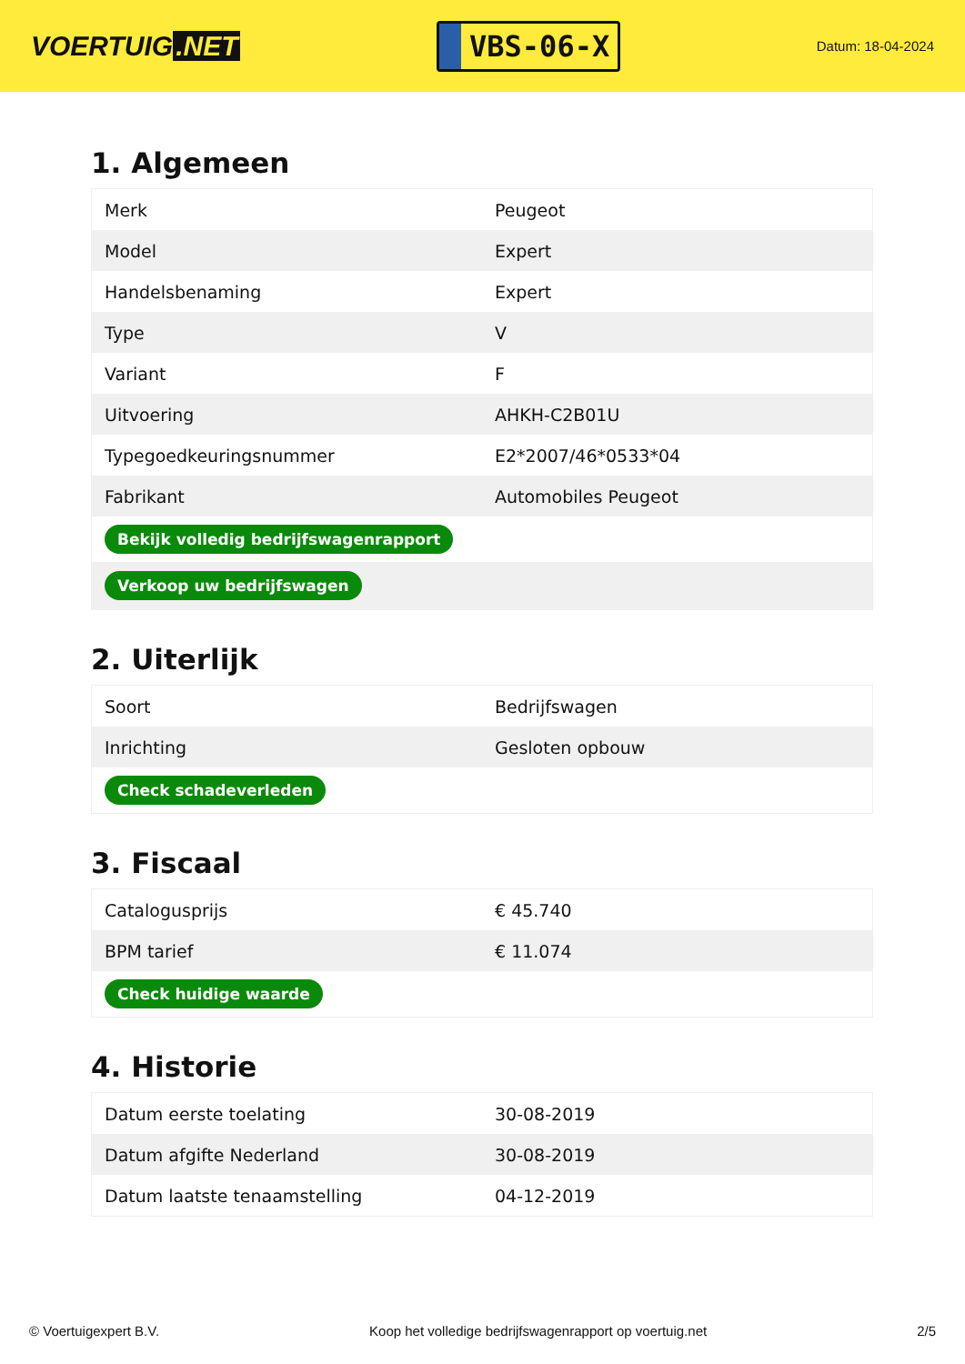VOERTUIG.NET
VBS-06-X
Datum: 18-04-2024
1. Algemeen
| Merk | Peugeot |
| Model | Expert |
| Handelsbenaming | Expert |
| Type | V |
| Variant | F |
| Uitvoering | AHKH-C2B01U |
| Typegoedkeuringsnummer | E2*2007/46*0533*04 |
| Fabrikant | Automobiles Peugeot |
| Bekijk volledig bedrijfswagenrapport | |
| Verkoop uw bedrijfswagen | |
2. Uiterlijk
| Soort | Bedrijfswagen |
| Inrichting | Gesloten opbouw |
| Check schadeverleden | |
3. Fiscaal
| Catalogusprijs | € 45.740 |
| BPM tarief | € 11.074 |
| Check huidige waarde | |
4. Historie
| Datum eerste toelating | 30-08-2019 |
| Datum afgifte Nederland | 30-08-2019 |
| Datum laatste tenaamstelling | 04-12-2019 |
© Voertuigexpert B.V. Koop het volledige bedrijfswagenrapport op voertuig.net 2/5